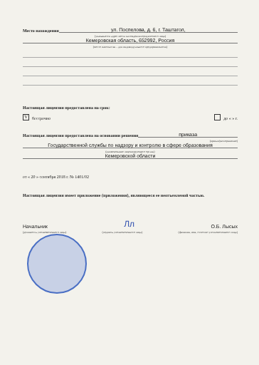Место нахождения ул. Поспелова, д. 6, г. Таштагол,
(указывается адрес места нахождения юридического лица)
Кемеровская область, 652992, Россия
(место жительства – для индивидуального предпринимателя)
Настоящая лицензия предоставлена на срок:
Vбессрочно до « » г.
Настоящая лицензия предоставлена на основании решения приказа
(приказ/распоряжение)
Государственной службы по надзору и контролю в сфере образования
(наименование лицензирующего органа)
Кемеровской области
от « 20 » сентября 2018 г. № 1401/02
Настоящая лицензия имеет приложение (приложения), являющееся ее неотъемлемой частью.
Начальник Лл О.Б. Лысых
(должность уполномоченного лица) (подпись уполномоченного лица) (фамилия, имя, отчество уполномоченного лица)